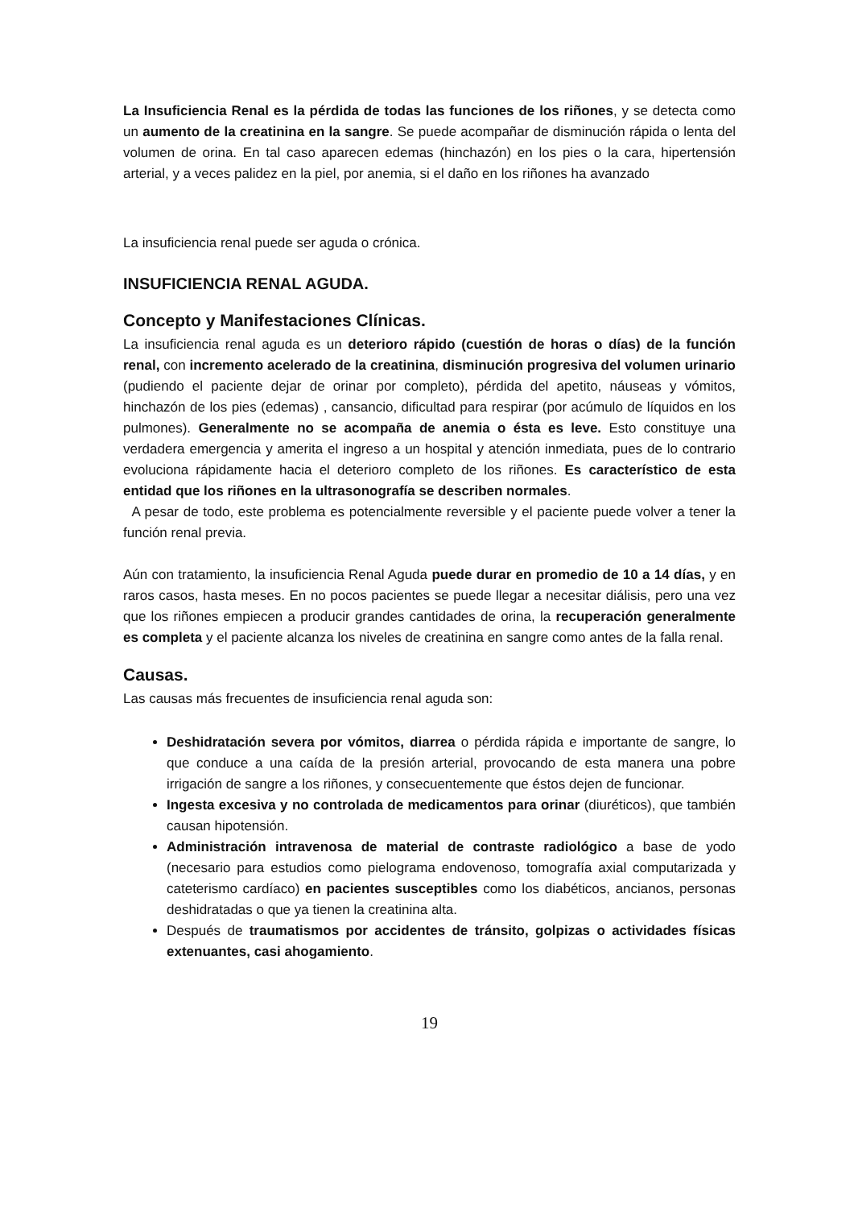La Insuficiencia Renal es la pérdida de todas las funciones de los riñones, y se detecta como un aumento de la creatinina en la sangre. Se puede acompañar de disminución rápida o lenta del volumen de orina. En tal caso aparecen edemas (hinchazón) en los pies o la cara, hipertensión arterial, y a veces palidez en la piel, por anemia, si el daño en los riñones ha avanzado
La insuficiencia renal puede ser aguda o crónica.
INSUFICIENCIA RENAL AGUDA.
Concepto y Manifestaciones Clínicas.
La insuficiencia renal aguda es un deterioro rápido (cuestión de horas o días) de la función renal, con incremento acelerado de la creatinina, disminución progresiva del volumen urinario (pudiendo el paciente dejar de orinar por completo), pérdida del apetito, náuseas y vómitos, hinchazón de los pies (edemas) , cansancio, dificultad para respirar (por acúmulo de líquidos en los pulmones). Generalmente no se acompaña de anemia o ésta es leve. Esto constituye una verdadera emergencia y amerita el ingreso a un hospital y atención inmediata, pues de lo contrario evoluciona rápidamente hacia el deterioro completo de los riñones. Es característico de esta entidad que los riñones en la ultrasonografía se describen normales.
A pesar de todo, este problema es potencialmente reversible y el paciente puede volver a tener la función renal previa.
Aún con tratamiento, la insuficiencia Renal Aguda puede durar en promedio de 10 a 14 días, y en raros casos, hasta meses. En no pocos pacientes se puede llegar a necesitar diálisis, pero una vez que los riñones empiecen a producir grandes cantidades de orina, la recuperación generalmente es completa y el paciente alcanza los niveles de creatinina en sangre como antes de la falla renal.
Causas.
Las causas más frecuentes de insuficiencia renal aguda son:
Deshidratación severa por vómitos, diarrea o pérdida rápida e importante de sangre, lo que conduce a una caída de la presión arterial, provocando de esta manera una pobre irrigación de sangre a los riñones, y consecuentemente que éstos dejen de funcionar.
Ingesta excesiva y no controlada de medicamentos para orinar (diuréticos), que también causan hipotensión.
Administración intravenosa de material de contraste radiológico a base de yodo (necesario para estudios como pielograma endovenoso, tomografía axial computarizada y cateterismo cardíaco) en pacientes susceptibles como los diabéticos, ancianos, personas deshidratadas o que ya tienen la creatinina alta.
Después de traumatismos por accidentes de tránsito, golpizas o actividades físicas extenuantes, casi ahogamiento.
19